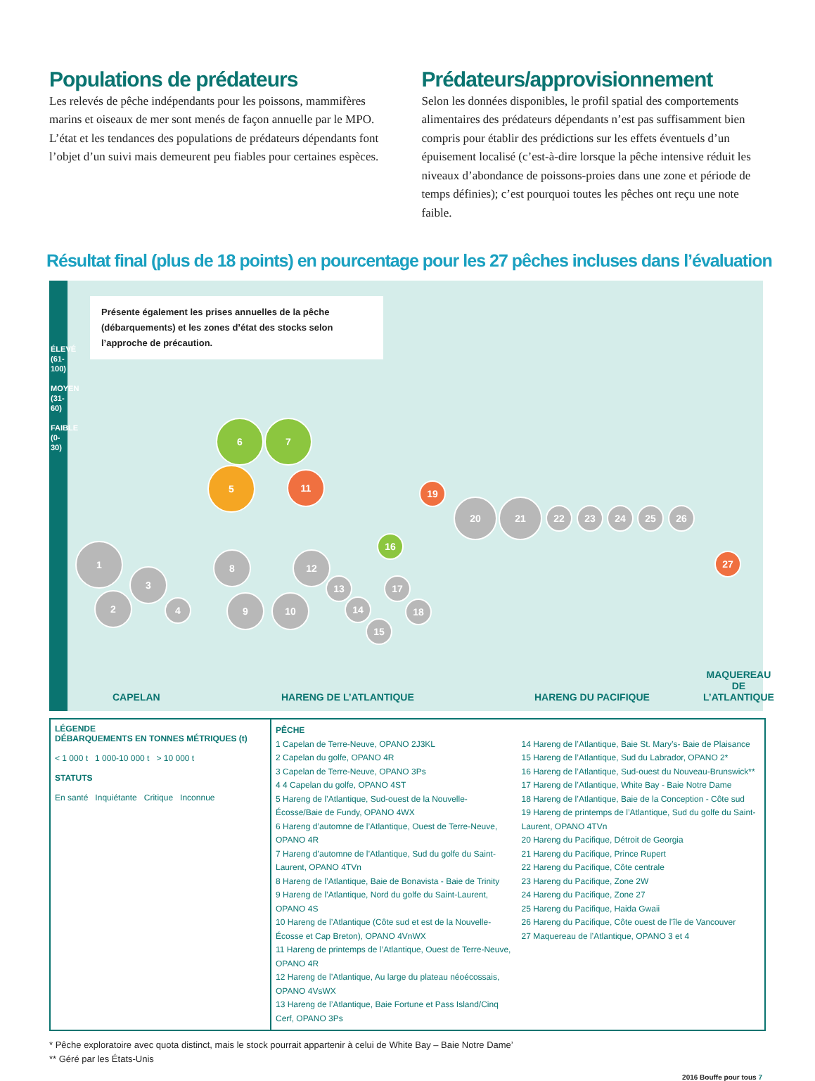Populations de prédateurs
Les relevés de pêche indépendants pour les poissons, mammifères marins et oiseaux de mer sont menés de façon annuelle par le MPO. L’état et les tendances des populations de prédateurs dépendants font l’objet d’un suivi mais demeurent peu fiables pour certaines espèces.
Prédateurs/approvisionnement
Selon les données disponibles, le profil spatial des comportements alimentaires des prédateurs dépendants n’est pas suffisamment bien compris pour établir des prédictions sur les effets éventuels d’un épuisement localisé (c’est-à-dire lorsque la pêche intensive réduit les niveaux d’abondance de poissons-proies dans une zone et période de temps définies); c’est pourquoi toutes les pêches ont reçu une note faible.
Résultat final (plus de 18 points) en pourcentage pour les 27 pêches incluses dans l’évaluation
Présente également les prises annuelles de la pêche (débarquements) et les zones d’état des stocks selon l’approche de précaution.
ÉLEVÉ (61-100)
MOYEN (31-60)
FAIBLE (0-30)
1
2
3
4
5
6 7
8
9 10
11
12
13
14
15
16
17
18
19
20 21
22 23 24 25 26
27
CAPELAN HARENG DE L’ATLANTIQUE HARENG DU PACIFIQUE
MAQUEREAU
DE
L’ATLANTIQUE
LÉGENDE
DÉBARQUEMENTS EN TONNES MÉTRIQUES (t)
< 1 000 t 1 000-10 000 t > 10 000 t
STATUTS
En santé Inquiétante Critique Inconnue
PÊCHE
1 Capelan de Terre-Neuve, OPANO 2J3KL
2 Capelan du golfe, OPANO 4R
3 Capelan de Terre-Neuve, OPANO 3Ps
4 4 Capelan du golfe, OPANO 4ST
5 Hareng de l’Atlantique, Sud-ouest de la Nouvelle-Écosse/Baie de Fundy, OPANO 4WX
6 Hareng d’automne de l’Atlantique, Ouest de Terre-Neuve, OPANO 4R
7 Hareng d’automne de l’Atlantique, Sud du golfe du Saint-Laurent, OPANO 4TVn
8 Hareng de l’Atlantique, Baie de Bonavista - Baie de Trinity
9 Hareng de l’Atlantique, Nord du golfe du Saint-Laurent, OPANO 4S
10 Hareng de l’Atlantique (Côte sud et est de la Nouvelle-Écosse et Cap Breton), OPANO 4VnWX
11 Hareng de printemps de l’Atlantique, Ouest de Terre-Neuve, OPANO 4R
12 Hareng de l’Atlantique, Au large du plateau néoécossais, OPANO 4VsWX
13 Hareng de l’Atlantique, Baie Fortune et Pass Island/Cinq Cerf, OPANO 3Ps
14 Hareng de l’Atlantique, Baie St. Mary’s- Baie de Plaisance
15 Hareng de l’Atlantique, Sud du Labrador, OPANO 2*
16 Hareng de l’Atlantique, Sud-ouest du Nouveau-Brunswick**
17 Hareng de l’Atlantique, White Bay - Baie Notre Dame
18 Hareng de l’Atlantique, Baie de la Conception - Côte sud
19 Hareng de printemps de l’Atlantique, Sud du golfe du Saint-Laurent, OPANO 4TVn
20 Hareng du Pacifique, Détroit de Georgia
21 Hareng du Pacifique, Prince Rupert
22 Hareng du Pacifique, Côte centrale
23 Hareng du Pacifique, Zone 2W
24 Hareng du Pacifique, Zone 27
25 Hareng du Pacifique, Haida Gwaii
26 Hareng du Pacifique, Côte ouest de l’île de Vancouver
27 Maquereau de l’Atlantique, OPANO 3 et 4
* Pêche exploratoire avec quota distinct, mais le stock pourrait appartenir à celui de White Bay – Baie Notre Dame’
** Géré par les États-Unis
2016 Bouffe pour tous 7